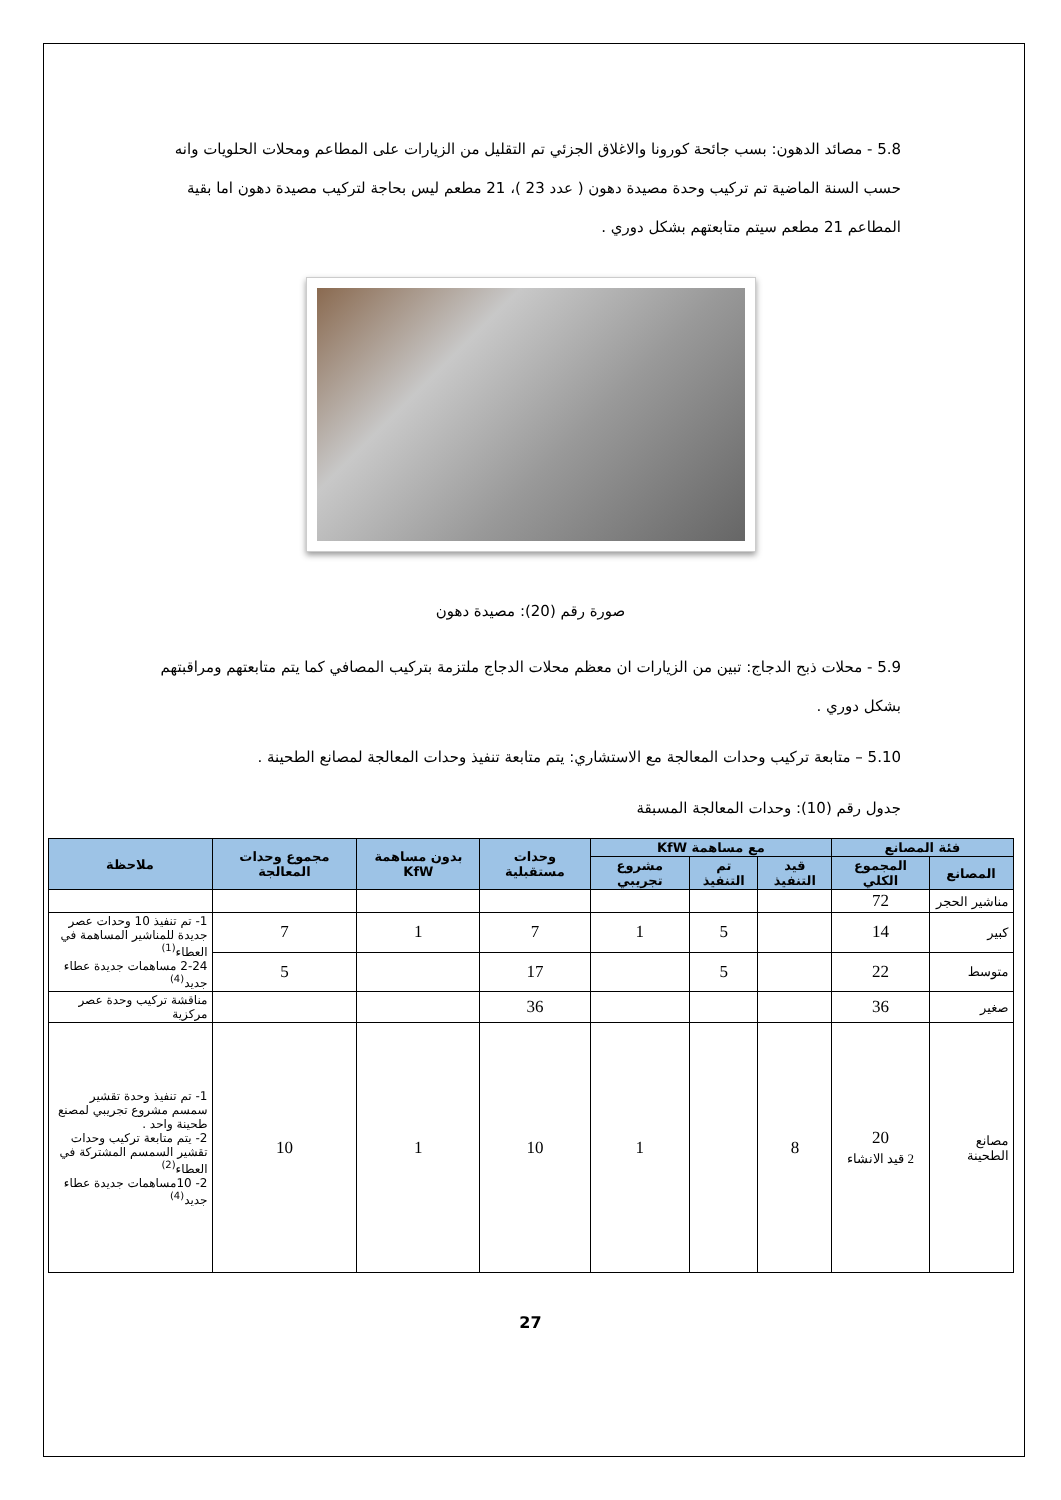5.8 - مصائد الدهون: بسب جائحة كورونا والاغلاق الجزئي تم التقليل من الزيارات على المطاعم ومحلات الحلويات وانه حسب السنة الماضية تم تركيب وحدة مصيدة دهون ( عدد 23 )، 21 مطعم ليس بحاجة لتركيب مصيدة دهون اما بقية المطاعم 21 مطعم سيتم متابعتهم بشكل دوري .
صورة رقم (20): مصيدة دهون
5.9 - محلات ذبح الدجاج: تبين من الزيارات ان معظم محلات الدجاج ملتزمة بتركيب المصافي كما يتم متابعتهم ومراقبتهم بشكل دوري .
5.10 – متابعة تركيب وحدات المعالجة مع الاستشاري: يتم متابعة تنفيذ وحدات المعالجة لمصانع الطحينة .
جدول رقم (10): وحدات المعالجة المسبقة
| فئة المصانع | | مع مساهمة KfW | | | وحدات مستقبلية | بدون مساهمة KfW | مجموع وحدات المعالجة | ملاحظة |
| --- | --- | --- | --- | --- | --- | --- | --- | --- |
| المصانع | المجموع الكلي | قيد التنفيذ | تم التنفيذ | مشروع تجريبي | | | | |
| مناشير الحجر | 72 | | | | | | | |
| كبير | 14 | | 5 | 1 | 7 | 1 | 7 | 1- تم تنفيذ 10 وحدات عصر جديدة للمناشير المساهمة في العطاء<sup>(1)</sup> 2-24 مساهمات جديدة عطاء جديد<sup>(4)</sup> |
| متوسط | 22 | | 5 | | 17 | | 5 | |
| صغير | 36 | | | | 36 | | | مناقشة تركيب وحدة عصر مركزية |
| مصانع الطحينة | 20 2 قيد الانشاء | 8 | | 1 | 10 | 1 | 10 | 1- تم تنفيذ وحدة تقشير سمسم مشروع تجريبي لمصنع طحينة واحد . 2- يتم متابعة تركيب وحدات تقشير السمسم المشتركة في العطاء<sup>(2)</sup> 2- 10مساهمات جديدة عطاء جديد<sup>(4)</sup> |
27